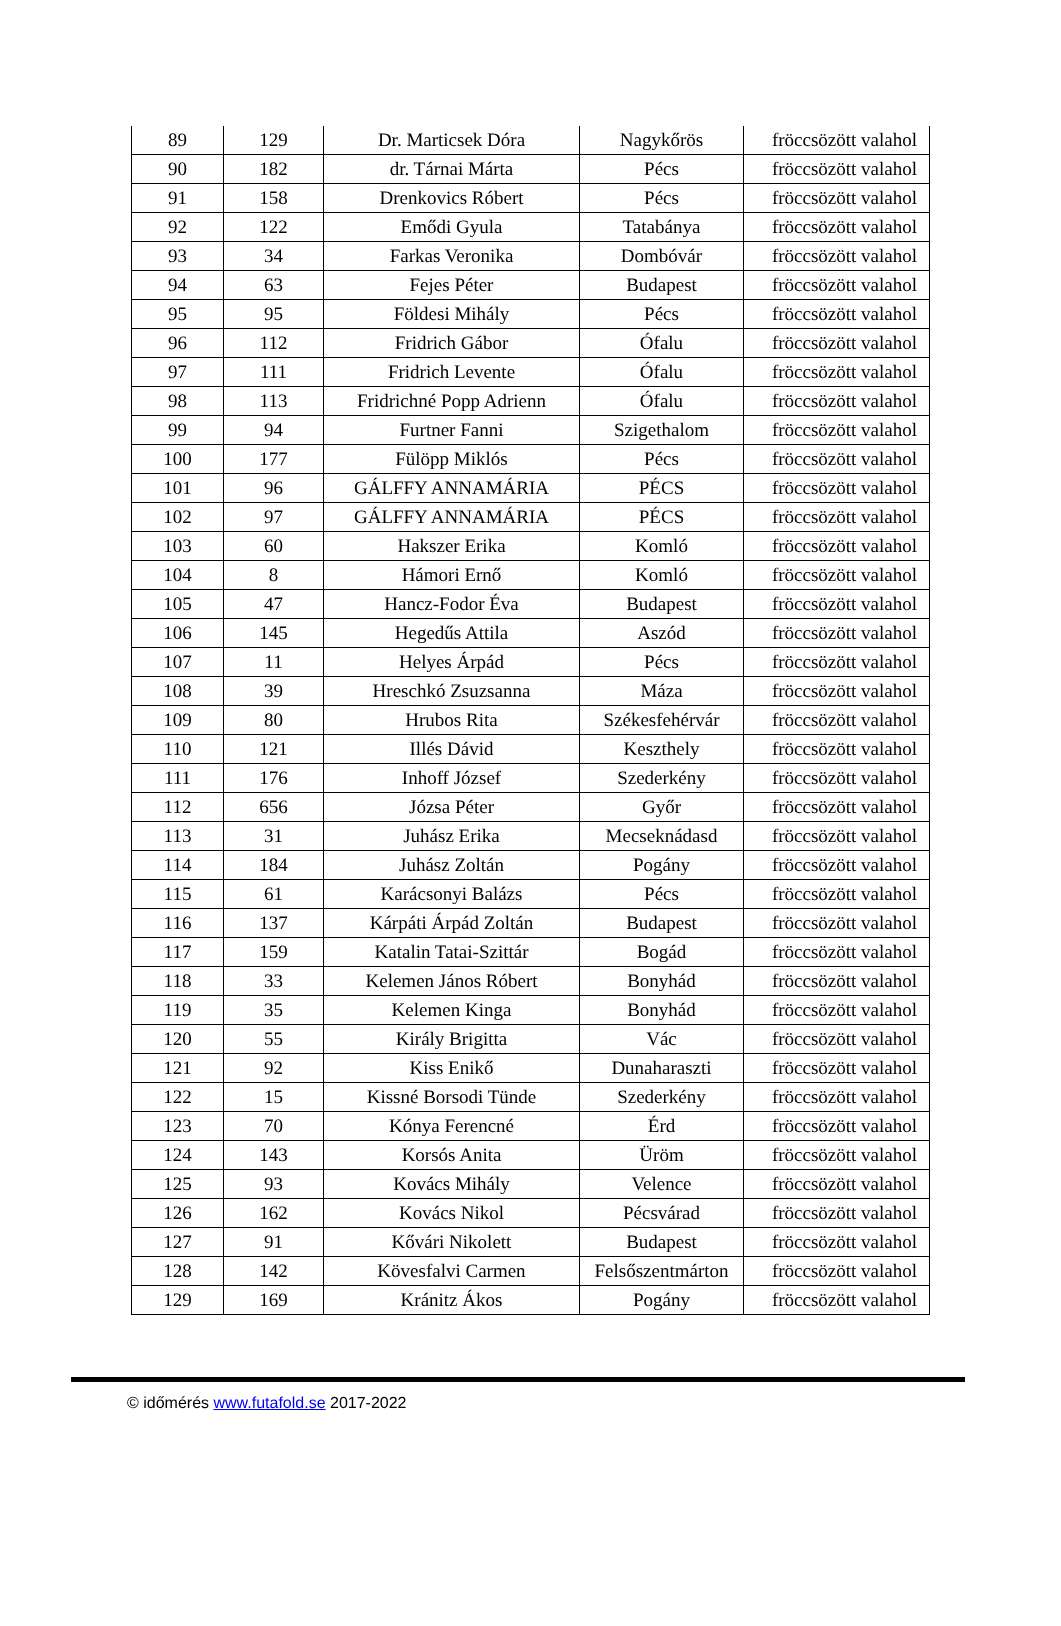| 89 | 129 | Dr. Marticsek Dóra | Nagykőrös | fröccsözött valahol |
| 90 | 182 | dr. Tárnai Márta | Pécs | fröccsözött valahol |
| 91 | 158 | Drenkovics Róbert | Pécs | fröccsözött valahol |
| 92 | 122 | Emődi Gyula | Tatabánya | fröccsözött valahol |
| 93 | 34 | Farkas Veronika | Dombóvár | fröccsözött valahol |
| 94 | 63 | Fejes Péter | Budapest | fröccsözött valahol |
| 95 | 95 | Földesi Mihály | Pécs | fröccsözött valahol |
| 96 | 112 | Fridrich Gábor | Ófalu | fröccsözött valahol |
| 97 | 111 | Fridrich Levente | Ófalu | fröccsözött valahol |
| 98 | 113 | Fridrichné Popp Adrienn | Ófalu | fröccsözött valahol |
| 99 | 94 | Furtner Fanni | Szigethalom | fröccsözött valahol |
| 100 | 177 | Fülöpp Miklós | Pécs | fröccsözött valahol |
| 101 | 96 | GÁLFFY ANNAMÁRIA | PÉCS | fröccsözött valahol |
| 102 | 97 | GÁLFFY ANNAMÁRIA | PÉCS | fröccsözött valahol |
| 103 | 60 | Hakszer Erika | Komló | fröccsözött valahol |
| 104 | 8 | Hámori Ernő | Komló | fröccsözött valahol |
| 105 | 47 | Hancz-Fodor Éva | Budapest | fröccsözött valahol |
| 106 | 145 | Hegedűs Attila | Aszód | fröccsözött valahol |
| 107 | 11 | Helyes Árpád | Pécs | fröccsözött valahol |
| 108 | 39 | Hreschkó Zsuzsanna | Máza | fröccsözött valahol |
| 109 | 80 | Hrubos Rita | Székesfehérvár | fröccsözött valahol |
| 110 | 121 | Illés Dávid | Keszthely | fröccsözött valahol |
| 111 | 176 | Inhoff József | Szederkény | fröccsözött valahol |
| 112 | 656 | Józsa Péter | Győr | fröccsözött valahol |
| 113 | 31 | Juhász Erika | Mecseknádasd | fröccsözött valahol |
| 114 | 184 | Juhász Zoltán | Pogány | fröccsözött valahol |
| 115 | 61 | Karácsonyi Balázs | Pécs | fröccsözött valahol |
| 116 | 137 | Kárpáti Árpád Zoltán | Budapest | fröccsözött valahol |
| 117 | 159 | Katalin Tatai-Szittár | Bogád | fröccsözött valahol |
| 118 | 33 | Kelemen János Róbert | Bonyhád | fröccsözött valahol |
| 119 | 35 | Kelemen Kinga | Bonyhád | fröccsözött valahol |
| 120 | 55 | Király Brigitta | Vác | fröccsözött valahol |
| 121 | 92 | Kiss Enikő | Dunaharaszti | fröccsözött valahol |
| 122 | 15 | Kissné Borsodi Tünde | Szederkény | fröccsözött valahol |
| 123 | 70 | Kónya Ferencné | Érd | fröccsözött valahol |
| 124 | 143 | Korsós Anita | Üröm | fröccsözött valahol |
| 125 | 93 | Kovács Mihály | Velence | fröccsözött valahol |
| 126 | 162 | Kovács Nikol | Pécsvárad | fröccsözött valahol |
| 127 | 91 | Kővári Nikolett | Budapest | fröccsözött valahol |
| 128 | 142 | Kövesfalvi Carmen | Felsőszentmárton | fröccsözött valahol |
| 129 | 169 | Kránitz Ákos | Pogány | fröccsözött valahol |
© időmérés www.futafold.se 2017-2022